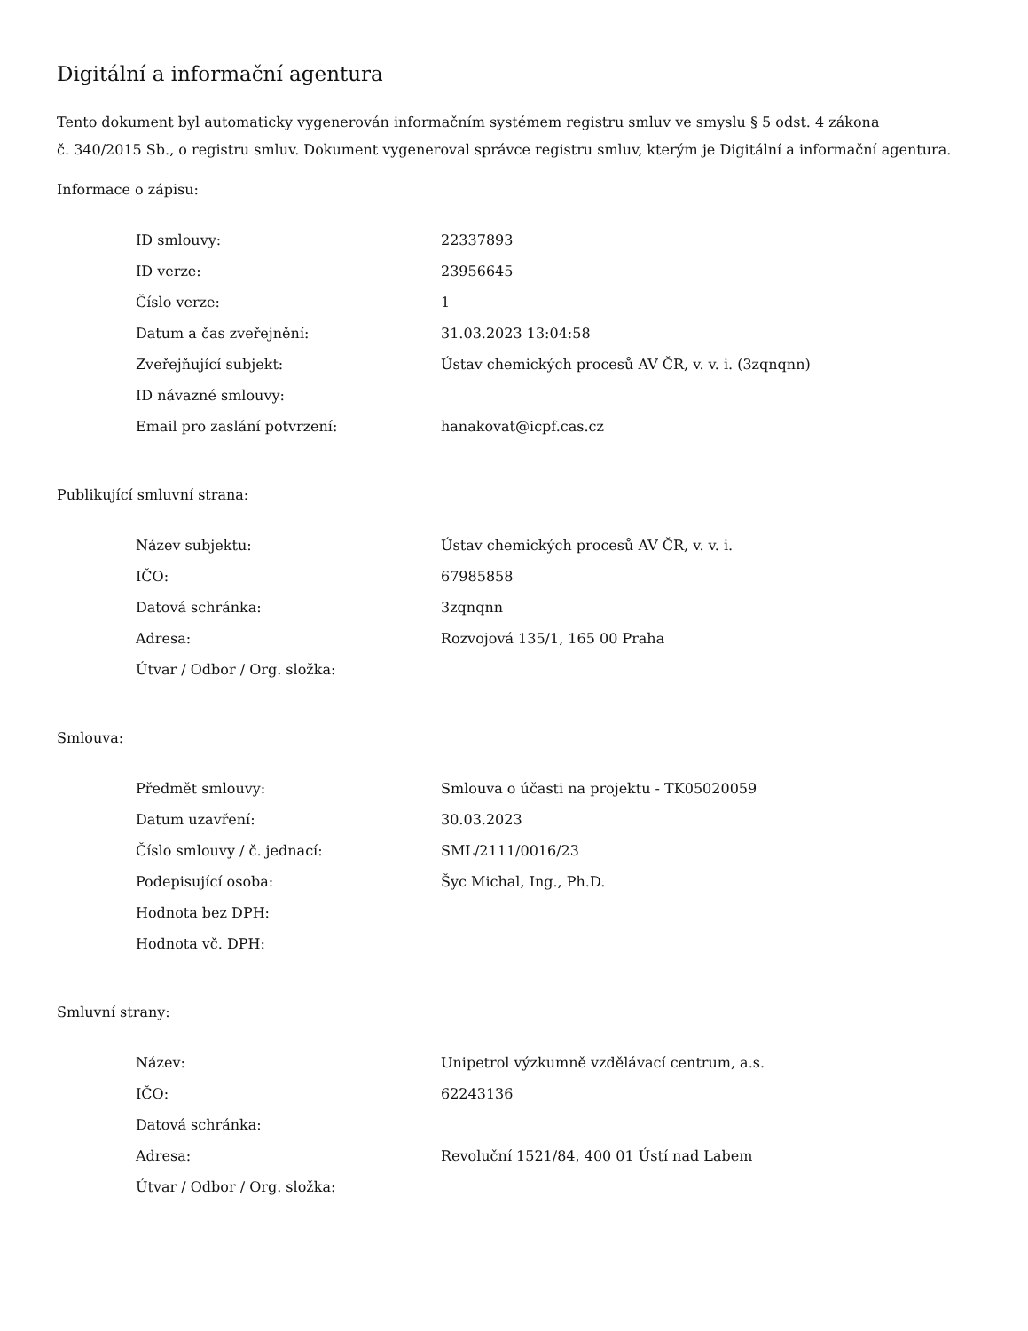Digitální a informační agentura
Tento dokument byl automaticky vygenerován informačním systémem registru smluv ve smyslu § 5 odst. 4 zákona
č. 340/2015 Sb., o registru smluv. Dokument vygeneroval správce registru smluv, kterým je Digitální a informační agentura.
Informace o zápisu:
| ID smlouvy: | 22337893 |
| ID verze: | 23956645 |
| Číslo verze: | 1 |
| Datum a čas zveřejnění: | 31.03.2023 13:04:58 |
| Zveřejňující subjekt: | Ústav chemických procesů AV ČR, v. v. i. (3zqnqnn) |
| ID návazné smlouvy: | |
| Email pro zaslání potvrzení: | hanakovat@icpf.cas.cz |
Publikující smluvní strana:
| Název subjektu: | Ústav chemických procesů AV ČR, v. v. i. |
| IČO: | 67985858 |
| Datová schránka: | 3zqnqnn |
| Adresa: | Rozvojová 135/1, 165 00 Praha |
| Útvar / Odbor / Org. složka: | |
Smlouva:
| Předmět smlouvy: | Smlouva o účasti na projektu - TK05020059 |
| Datum uzavření: | 30.03.2023 |
| Číslo smlouvy / č. jednací: | SML/2111/0016/23 |
| Podepisující osoba: | Šyc Michal, Ing., Ph.D. |
| Hodnota bez DPH: | |
| Hodnota vč. DPH: | |
Smluvní strany:
| Název: | Unipetrol výzkumně vzdělávací centrum, a.s. |
| IČO: | 62243136 |
| Datová schránka: | |
| Adresa: | Revoluční 1521/84, 400 01 Ústí nad Labem |
| Útvar / Odbor / Org. složka: | |